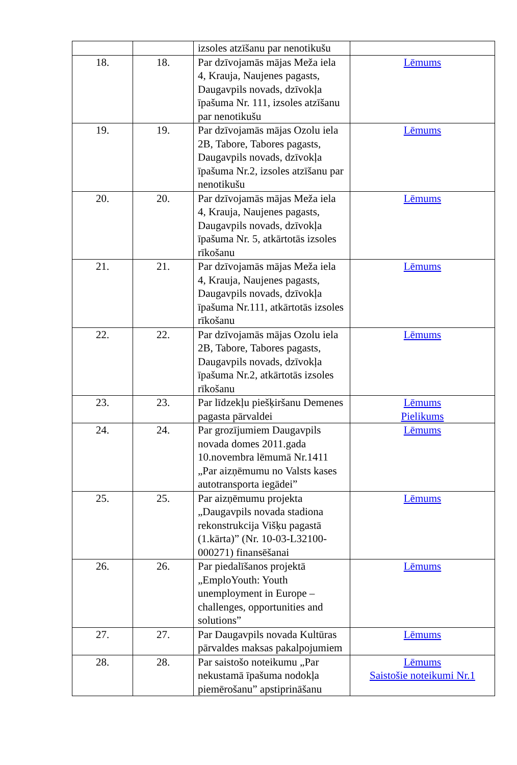| | | izsoles atzīšanu par nenotikušu | |
| 18. | 18. | Par dzīvojamās mājas Meža iela 4, Krauja, Naujenes pagasts, Daugavpils novads, dzīvokļa īpašuma Nr. 111, izsoles atzīšanu par nenotikušu | Lēmums |
| 19. | 19. | Par dzīvojamās mājas Ozolu iela 2B, Tabore, Tabores pagasts, Daugavpils novads, dzīvokļa īpašuma Nr.2, izsoles atzīšanu par nenotikušu | Lēmums |
| 20. | 20. | Par dzīvojamās mājas Meža iela 4, Krauja, Naujenes pagasts, Daugavpils novads, dzīvokļa īpašuma Nr. 5, atkārtotās izsoles rīkošanu | Lēmums |
| 21. | 21. | Par dzīvojamās mājas Meža iela 4, Krauja, Naujenes pagasts, Daugavpils novads, dzīvokļa īpašuma Nr.111, atkārtotās izsoles rīkošanu | Lēmums |
| 22. | 22. | Par dzīvojamās mājas Ozolu iela 2B, Tabore, Tabores pagasts, Daugavpils novads, dzīvokļa īpašuma Nr.2, atkārtotās izsoles rīkošanu | Lēmums |
| 23. | 23. | Par līdzekļu piešķiršanu Demenes pagasta pārvaldei | Lēmums Pielikums |
| 24. | 24. | Par grozījumiem Daugavpils novada domes 2011.gada 10.novembra lēmumā Nr.1411 „Par aizņēmumu no Valsts kases autotransporta iegādei” | Lēmums |
| 25. | 25. | Par aizņēmumu projekta „Daugavpils novada stadiona rekonstrukcija Višķu pagastā (1.kārta)” (Nr. 10-03-L32100-000271) finansēšanai | Lēmums |
| 26. | 26. | Par piedalīšanos projektā „EmploYouth: Youth unemployment in Europe – challenges, opportunities and solutions” | Lēmums |
| 27. | 27. | Par Daugavpils novada Kultūras pārvaldes maksas pakalpojumiem | Lēmums |
| 28. | 28. | Par saistošo noteikumu „Par nekustamā īpašuma nodokļa piemērošanu” apstiprināšanu | Lēmums Saistošie noteikumi Nr.1 |